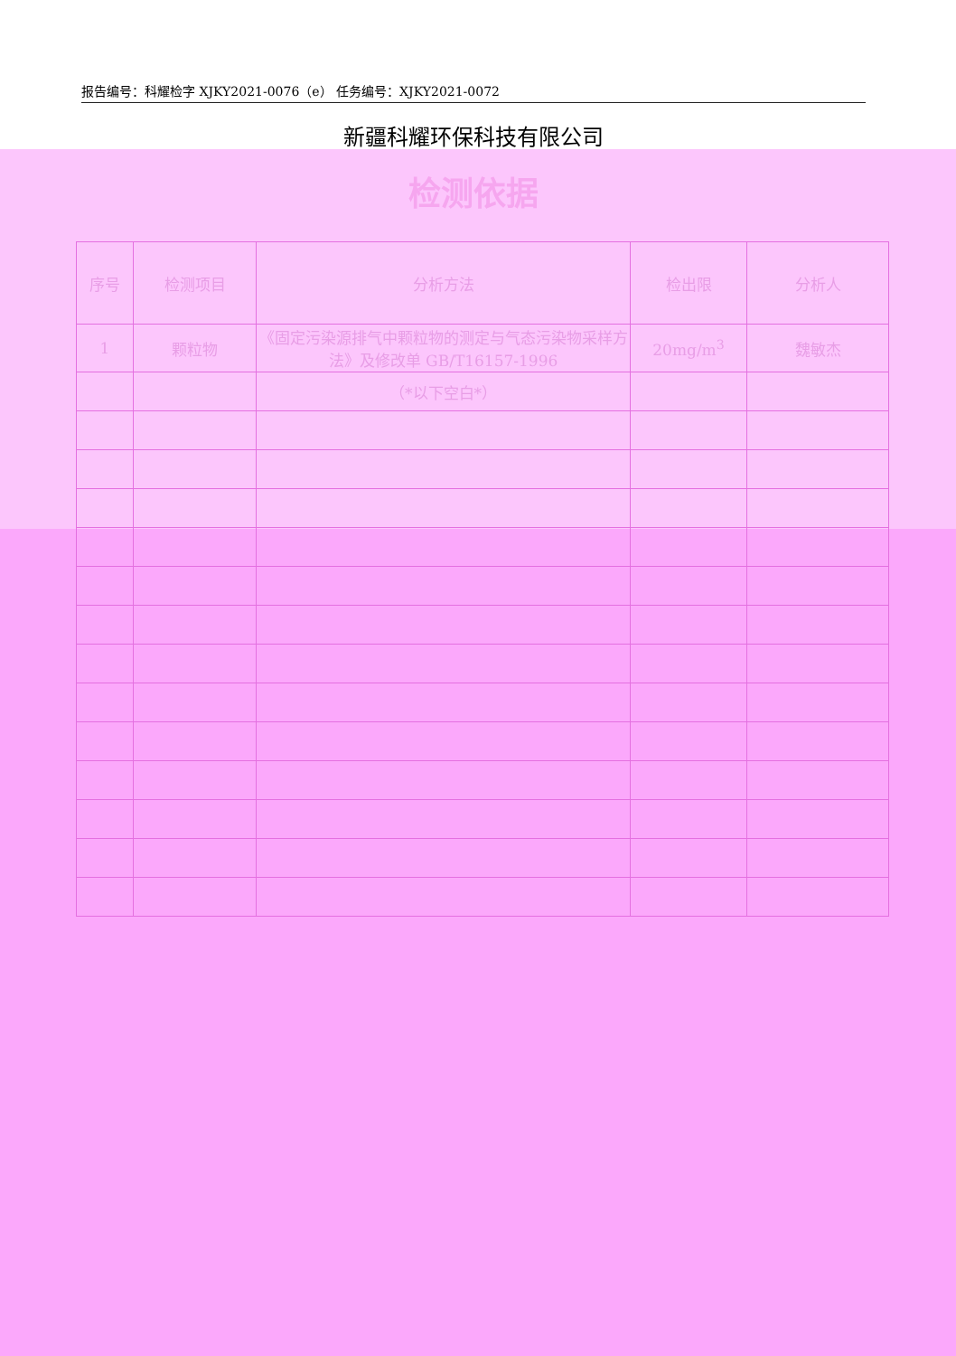报告编号：科耀检字 XJKY2021-0076（e） 任务编号：XJKY2021-0072
新疆科耀环保科技有限公司
检测依据
| 序号 | 检测项目 | 分析方法 | 检出限 | 分析人 |
| --- | --- | --- | --- | --- |
| 1 | 颗粒物 | 《固定污染源排气中颗粒物的测定与气态污染物采样方法》及修改单 GB/T16157-1996 | 20mg/m<sup>3</sup> | 魏敏杰 |
| | | （*以下空白*） | | |